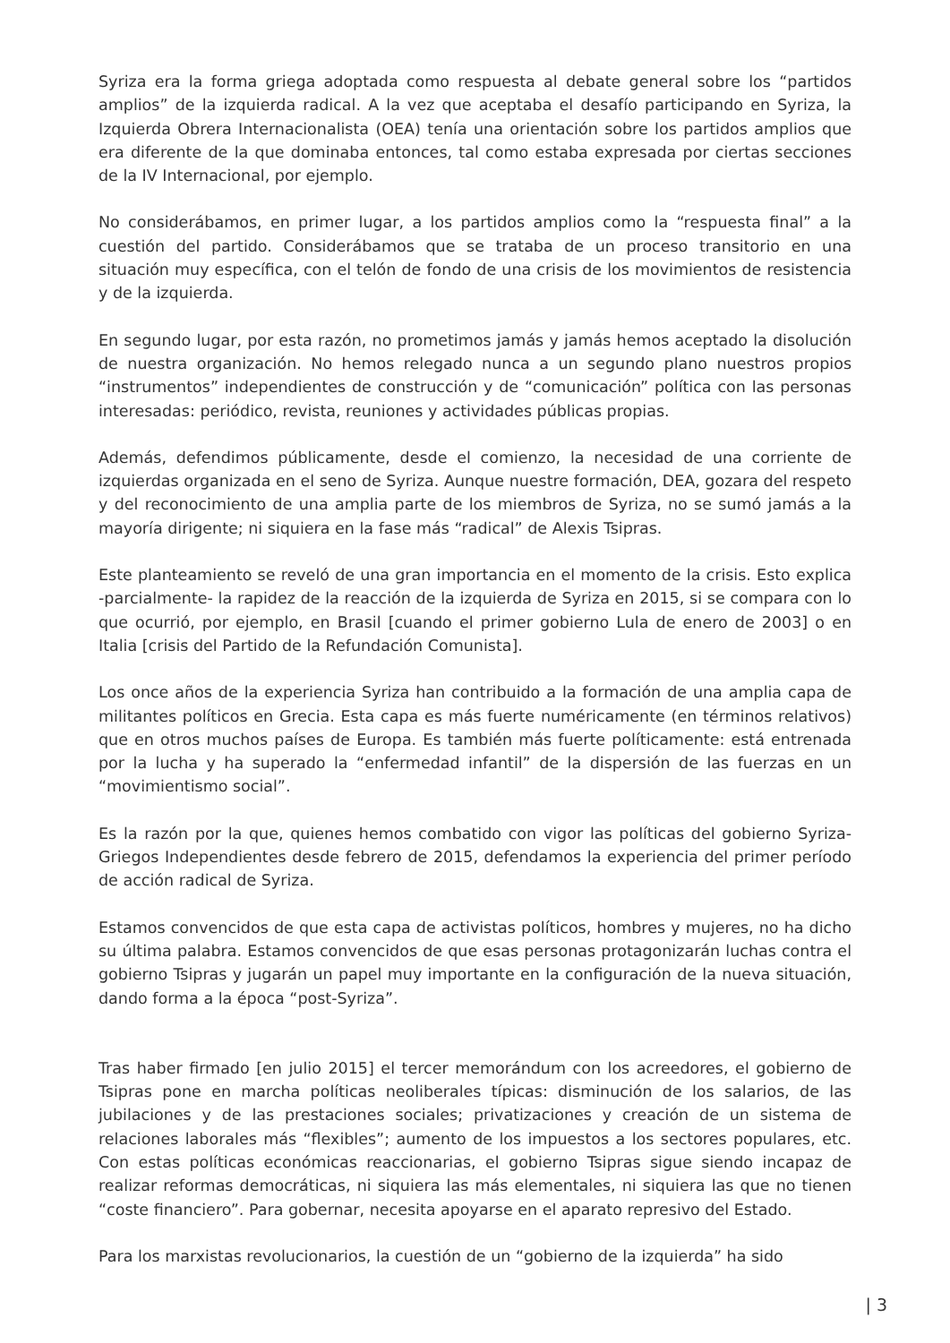Syriza era la forma griega adoptada como respuesta al debate general sobre los “partidos amplios” de la izquierda radical. A la vez que aceptaba el desafío participando en Syriza, la Izquierda Obrera Internacionalista (OEA) tenía una orientación sobre los partidos amplios que era diferente de la que dominaba entonces, tal como estaba expresada por ciertas secciones de la IV Internacional, por ejemplo.
No considerábamos, en primer lugar, a los partidos amplios como la “respuesta final” a la cuestión del partido. Considerábamos que se trataba de un proceso transitorio en una situación muy específica, con el telón de fondo de una crisis de los movimientos de resistencia y de la izquierda.
En segundo lugar, por esta razón, no prometimos jamás y jamás hemos aceptado la disolución de nuestra organización. No hemos relegado nunca a un segundo plano nuestros propios “instrumentos” independientes de construcción y de “comunicación” política con las personas interesadas: periódico, revista, reuniones y actividades públicas propias.
Además, defendimos públicamente, desde el comienzo, la necesidad de una corriente de izquierdas organizada en el seno de Syriza. Aunque nuestre formación, DEA, gozara del respeto y del reconocimiento de una amplia parte de los miembros de Syriza, no se sumó jamás a la mayoría dirigente; ni siquiera en la fase más “radical” de Alexis Tsipras.
Este planteamiento se reveló de una gran importancia en el momento de la crisis. Esto explica -parcialmente- la rapidez de la reacción de la izquierda de Syriza en 2015, si se compara con lo que ocurrió, por ejemplo, en Brasil [cuando el primer gobierno Lula de enero de 2003] o en Italia [crisis del Partido de la Refundación Comunista].
Los once años de la experiencia Syriza han contribuido a la formación de una amplia capa de militantes políticos en Grecia. Esta capa es más fuerte numéricamente (en términos relativos) que en otros muchos países de Europa. Es también más fuerte políticamente: está entrenada por la lucha y ha superado la “enfermedad infantil” de la dispersión de las fuerzas en un “movimientismo social”.
Es la razón por la que, quienes hemos combatido con vigor las políticas del gobierno Syriza-Griegos Independientes desde febrero de 2015, defendamos la experiencia del primer período de acción radical de Syriza.
Estamos convencidos de que esta capa de activistas políticos, hombres y mujeres, no ha dicho su última palabra. Estamos convencidos de que esas personas protagonizarán luchas contra el gobierno Tsipras y jugarán un papel muy importante en la configuración de la nueva situación, dando forma a la época “post-Syriza”.
Tras haber firmado [en julio 2015] el tercer memorándum con los acreedores, el gobierno de Tsipras pone en marcha políticas neoliberales típicas: disminución de los salarios, de las jubilaciones y de las prestaciones sociales; privatizaciones y creación de un sistema de relaciones laborales más “flexibles”; aumento de los impuestos a los sectores populares, etc. Con estas políticas económicas reaccionarias, el gobierno Tsipras sigue siendo incapaz de realizar reformas democráticas, ni siquiera las más elementales, ni siquiera las que no tienen “coste financiero”. Para gobernar, necesita apoyarse en el aparato represivo del Estado.
Para los marxistas revolucionarios, la cuestión de un “gobierno de la izquierda” ha sido
| 3